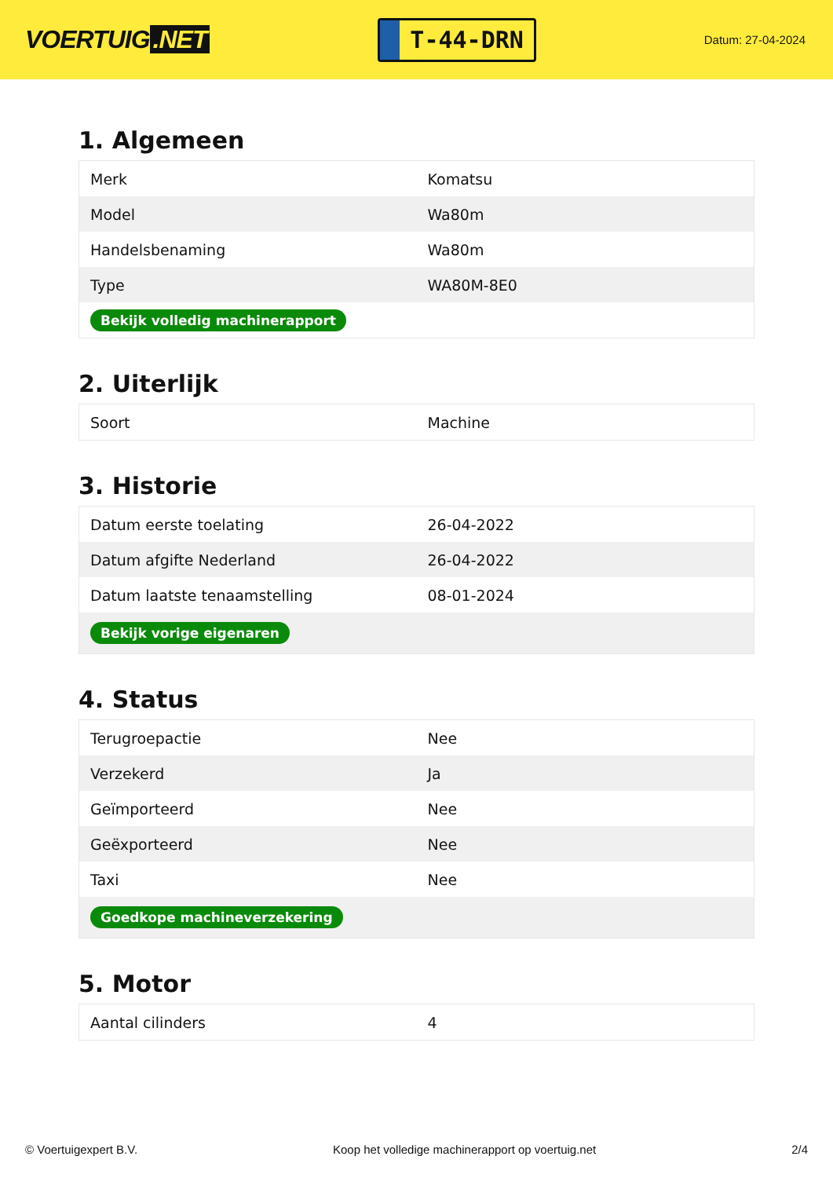VOERTUIG.NET
T-44-DRN
Datum: 27-04-2024
1. Algemeen
| Merk | Komatsu |
| Model | Wa80m |
| Handelsbenaming | Wa80m |
| Type | WA80M-8E0 |
| Bekijk volledig machinerapport | |
2. Uiterlijk
| Soort | Machine |
3. Historie
| Datum eerste toelating | 26-04-2022 |
| Datum afgifte Nederland | 26-04-2022 |
| Datum laatste tenaamstelling | 08-01-2024 |
| Bekijk vorige eigenaren | |
4. Status
| Terugroepactie | Nee |
| Verzekerd | Ja |
| Geïmporteerd | Nee |
| Geëxporteerd | Nee |
| Taxi | Nee |
| Goedkope machineverzekering | |
5. Motor
| Aantal cilinders | 4 |
© Voertuigexpert B.V. Koop het volledige machinerapport op voertuig.net 2/4